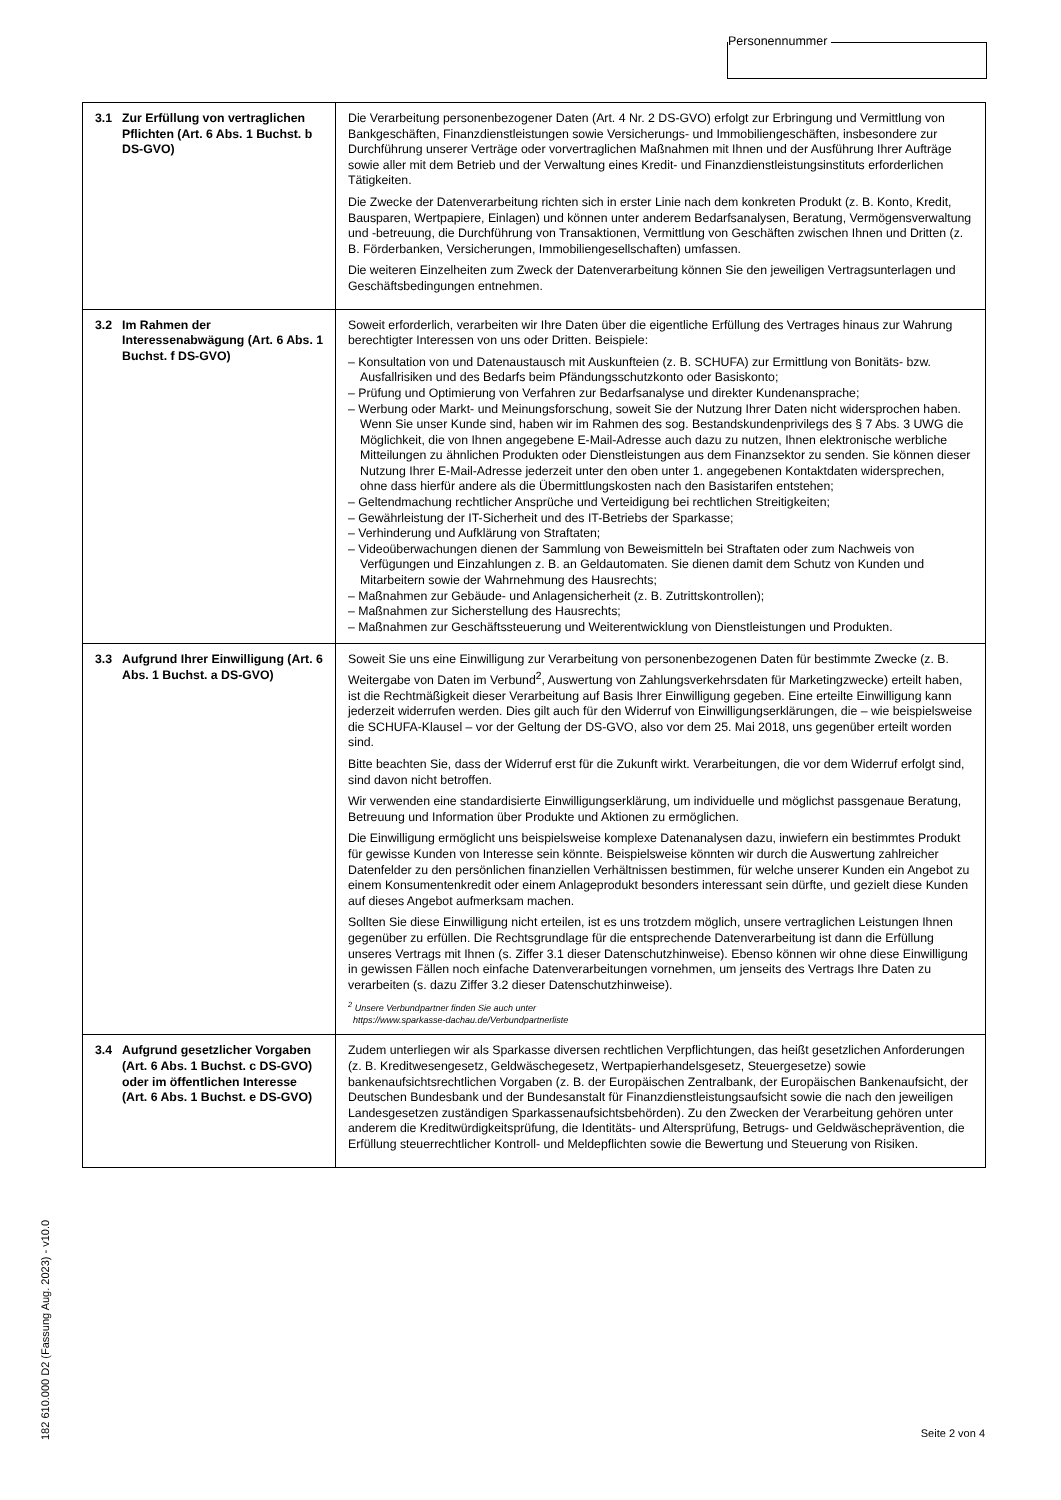Personennummer
| 3.1 Zur Erfüllung von vertraglichen Pflichten (Art. 6 Abs. 1 Buchst. b DS-GVO) | Die Verarbeitung personenbezogener Daten (Art. 4 Nr. 2 DS-GVO) erfolgt zur Erbringung und Vermittlung von Bankgeschäften, Finanzdienstleistungen sowie Versicherungs- und Immobiliengeschäften, insbesondere zur Durchführung unserer Verträge oder vorvertraglichen Maßnahmen mit Ihnen und der Ausführung Ihrer Aufträge sowie aller mit dem Betrieb und der Verwaltung eines Kredit- und Finanzdienstleistungsinstituts erforderlichen Tätigkeiten. Die Zwecke der Datenverarbeitung richten sich in erster Linie nach dem konkreten Produkt (z. B. Konto, Kredit, Bausparen, Wertpapiere, Einlagen) und können unter anderem Bedarfsanalysen, Beratung, Vermögensverwaltung und -betreuung, die Durchführung von Transaktionen, Vermittlung von Geschäften zwischen Ihnen und Dritten (z. B. Förderbanken, Versicherungen, Immobiliengesellschaften) umfassen. Die weiteren Einzelheiten zum Zweck der Datenverarbeitung können Sie den jeweiligen Vertragsunterlagen und Geschäftsbedingungen entnehmen. |
| 3.2 Im Rahmen der Interessenabwägung (Art. 6 Abs. 1 Buchst. f DS-GVO) | Soweit erforderlich, verarbeiten wir Ihre Daten über die eigentliche Erfüllung des Vertrages hinaus zur Wahrung berechtigter Interessen von uns oder Dritten. Beispiele: – Konsultation von und Datenaustausch mit Auskunfteien (z. B. SCHUFA) zur Ermittlung von Bonitäts- bzw. Ausfallrisiken und des Bedarfs beim Pfändungsschutzkonto oder Basiskonto; – Prüfung und Optimierung von Verfahren zur Bedarfsanalyse und direkter Kundenansprache; – Werbung oder Markt- und Meinungsforschung, soweit Sie der Nutzung Ihrer Daten nicht widersprochen haben. Wenn Sie unser Kunde sind, haben wir im Rahmen des sog. Bestandskundenprivilegs des § 7 Abs. 3 UWG die Möglichkeit, die von Ihnen angegebene E-Mail-Adresse auch dazu zu nutzen, Ihnen elektronische werbliche Mitteilungen zu ähnlichen Produkten oder Dienstleistungen aus dem Finanzsektor zu senden. Sie können dieser Nutzung Ihrer E-Mail-Adresse jederzeit unter den oben unter 1. angegebenen Kontaktdaten widersprechen, ohne dass hierfür andere als die Übermittlungskosten nach den Basistarifen entstehen; – Geltendmachung rechtlicher Ansprüche und Verteidigung bei rechtlichen Streitigkeiten; – Gewährleistung der IT-Sicherheit und des IT-Betriebs der Sparkasse; – Verhinderung und Aufklärung von Straftaten; – Videoüberwachungen dienen der Sammlung von Beweismitteln bei Straftaten oder zum Nachweis von Verfügungen und Einzahlungen z. B. an Geldautomaten. Sie dienen damit dem Schutz von Kunden und Mitarbeitern sowie der Wahrnehmung des Hausrechts; – Maßnahmen zur Gebäude- und Anlagensicherheit (z. B. Zutrittskontrollen); – Maßnahmen zur Sicherstellung des Hausrechts; – Maßnahmen zur Geschäftssteuerung und Weiterentwicklung von Dienstleistungen und Produkten. |
| 3.3 Aufgrund Ihrer Einwilligung (Art. 6 Abs. 1 Buchst. a DS-GVO) | Soweit Sie uns eine Einwilligung zur Verarbeitung von personenbezogenen Daten für bestimmte Zwecke (z. B. Weitergabe von Daten im Verbund<sup>2</sup>, Auswertung von Zahlungsverkehrsdaten für Marketingzwecke) erteilt haben, ist die Rechtmäßigkeit dieser Verarbeitung auf Basis Ihrer Einwilligung gegeben. Eine erteilte Einwilligung kann jederzeit widerrufen werden. Dies gilt auch für den Widerruf von Einwilligungserklärungen, die – wie beispielsweise die SCHUFA-Klausel – vor der Geltung der DS-GVO, also vor dem 25. Mai 2018, uns gegenüber erteilt worden sind. Bitte beachten Sie, dass der Widerruf erst für die Zukunft wirkt. Verarbeitungen, die vor dem Widerruf erfolgt sind, sind davon nicht betroffen. Wir verwenden eine standardisierte Einwilligungserklärung, um individuelle und möglichst passgenaue Beratung, Betreuung und Information über Produkte und Aktionen zu ermöglichen. Die Einwilligung ermöglicht uns beispielsweise komplexe Datenanalysen dazu, inwiefern ein bestimmtes Produkt für gewisse Kunden von Interesse sein könnte. Beispielsweise könnten wir durch die Auswertung zahlreicher Datenfelder zu den persönlichen finanziellen Verhältnissen bestimmen, für welche unserer Kunden ein Angebot zu einem Konsumentenkredit oder einem Anlageprodukt besonders interessant sein dürfte, und gezielt diese Kunden auf dieses Angebot aufmerksam machen. Sollten Sie diese Einwilligung nicht erteilen, ist es uns trotzdem möglich, unsere vertraglichen Leistungen Ihnen gegenüber zu erfüllen. Die Rechtsgrundlage für die entsprechende Datenverarbeitung ist dann die Erfüllung unseres Vertrags mit Ihnen (s. Ziffer 3.1 dieser Datenschutzhinweise). Ebenso können wir ohne diese Einwilligung in gewissen Fällen noch einfache Datenverarbeitungen vornehmen, um jenseits des Vertrags Ihre Daten zu verarbeiten (s. dazu Ziffer 3.2 dieser Datenschutzhinweise). <sup>2</sup> Unsere Verbundpartner finden Sie auch unter https://www.sparkasse-dachau.de/Verbundpartnerliste |
| 3.4 Aufgrund gesetzlicher Vorgaben (Art. 6 Abs. 1 Buchst. c DS-GVO) oder im öffentlichen Interesse (Art. 6 Abs. 1 Buchst. e DS-GVO) | Zudem unterliegen wir als Sparkasse diversen rechtlichen Verpflichtungen, das heißt gesetzlichen Anforderungen (z. B. Kreditwesengesetz, Geldwäschegesetz, Wertpapierhandelsgesetz, Steuergesetze) sowie bankenaufsichtsrechtlichen Vorgaben (z. B. der Europäischen Zentralbank, der Europäischen Bankenaufsicht, der Deutschen Bundesbank und der Bundesanstalt für Finanzdienstleistungsaufsicht sowie die nach den jeweiligen Landesgesetzen zuständigen Sparkassenaufsichtsbehörden). Zu den Zwecken der Verarbeitung gehören unter anderem die Kreditwürdigkeitsprüfung, die Identitäts- und Altersprüfung, Betrugs- und Geldwäscheprävention, die Erfüllung steuerrechtlicher Kontroll- und Meldepflichten sowie die Bewertung und Steuerung von Risiken. |
182 610.000 D2 (Fassung Aug. 2023) - v10.0
Seite 2 von 4